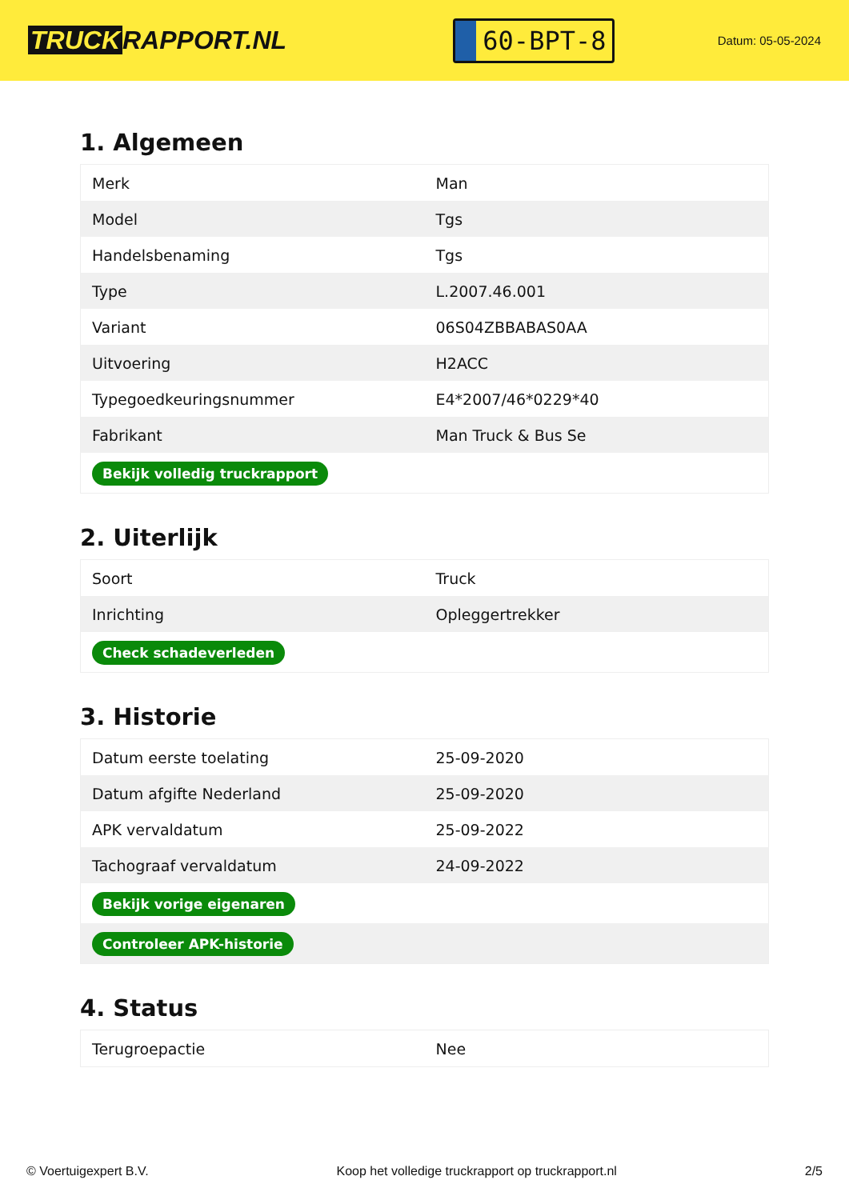TRUCK RAPPORT.NL
60-BPT-8
Datum: 05-05-2024
1. Algemeen
| Merk | Man |
| Model | Tgs |
| Handelsbenaming | Tgs |
| Type | L.2007.46.001 |
| Variant | 06S04ZBBABAS0AA |
| Uitvoering | H2ACC |
| Typegoedkeuringsnummer | E4*2007/46*0229*40 |
| Fabrikant | Man Truck & Bus Se |
| Bekijk volledig truckrapport | |
2. Uiterlijk
| Soort | Truck |
| Inrichting | Opleggertrekker |
| Check schadeverleden | |
3. Historie
| Datum eerste toelating | 25-09-2020 |
| Datum afgifte Nederland | 25-09-2020 |
| APK vervaldatum | 25-09-2022 |
| Tachograaf vervaldatum | 24-09-2022 |
| Bekijk vorige eigenaren | |
| Controleer APK-historie | |
4. Status
| Terugroepactie | Nee |
© Voertuigexpert B.V. Koop het volledige truckrapport op truckrapport.nl 2/5